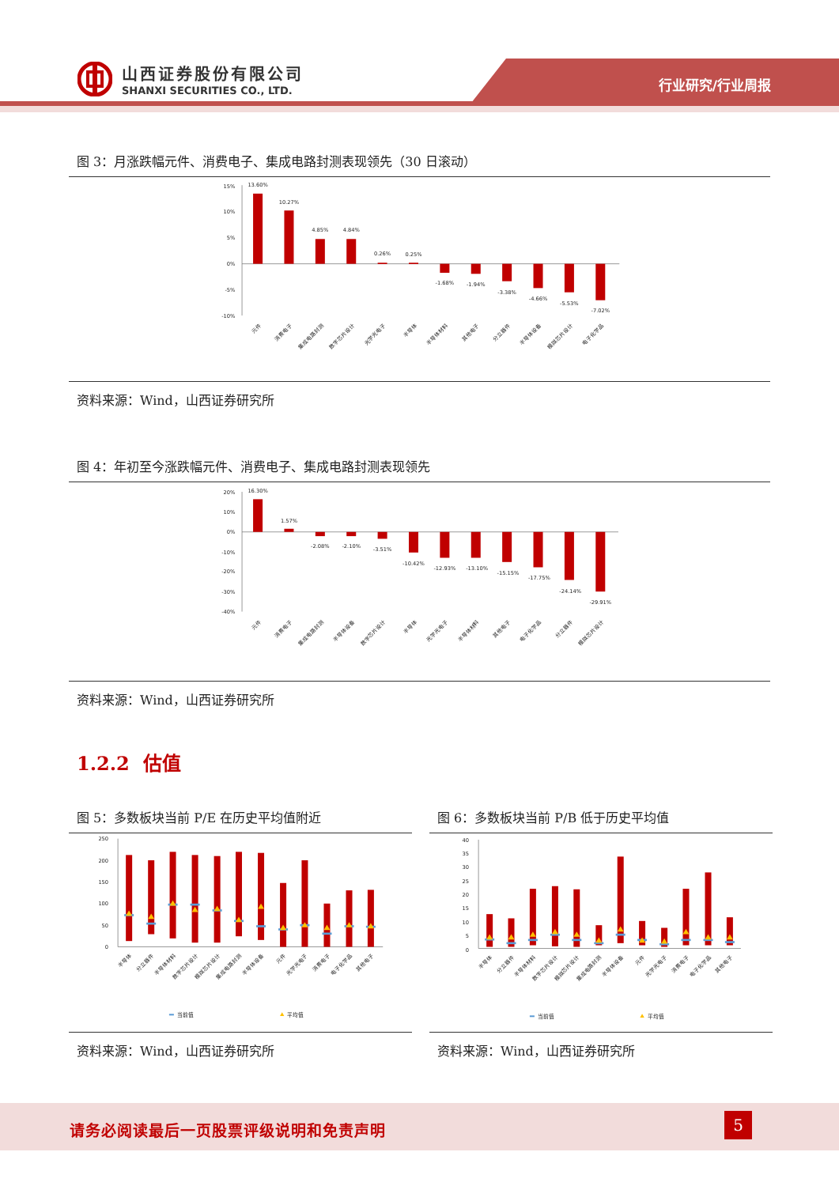山西证券股份有限公司
SHANXI SECURITIES CO., LTD.
行业研究/行业周报
图 3：月涨跌幅元件、消费电子、集成电路封测表现领先（30 日滚动）
15%
10%
5%
0%
-5%
-10%
13.60%
10.27%
4.85%
4.84%
0.26%
0.25%
-1.68%
-1.94%
-3.38%
-4.66%
-5.53%
-7.02%
元件
消费电子
集成电路封测
数字芯片设计
光学光电子
半导体
半导体材料
其他电子
分立器件
半导体设备
模拟芯片设计
电子化学品
资料来源：Wind，山西证券研究所
图 4：年初至今涨跌幅元件、消费电子、集成电路封测表现领先
20%
10%
0%
-10%
-20%
-30%
-40%
16.30%
1.57%
-2.08%
-2.10%
-3.51%
-10.42%
-12.93%
-13.10%
-15.15%
-17.75%
-24.14%
-29.91%
元件
消费电子
集成电路封测
半导体设备
数字芯片设计
半导体
光学光电子
半导体材料
其他电子
电子化学品
分立器件
模拟芯片设计
资料来源：Wind，山西证券研究所
1.2.2 估值
图 5：多数板块当前 P/E 在历史平均值附近
250
200
150
100
50
0
半导体
分立器件
半导体材料
数字芯片设计
模拟芯片设计
集成电路封测
半导体设备
元件
光学光电子
消费电子
电子化学品
其他电子
当前值
平均值
资料来源：Wind，山西证券研究所
图 6：多数板块当前 P/B 低于历史平均值
40
35
30
25
20
15
10
5
0
半导体
分立器件
半导体材料
数字芯片设计
模拟芯片设计
集成电路封测
半导体设备
元件
光学光电子
消费电子
电子化学品
其他电子
当前值
平均值
资料来源：Wind，山西证券研究所
请务必阅读最后一页股票评级说明和免责声明
5